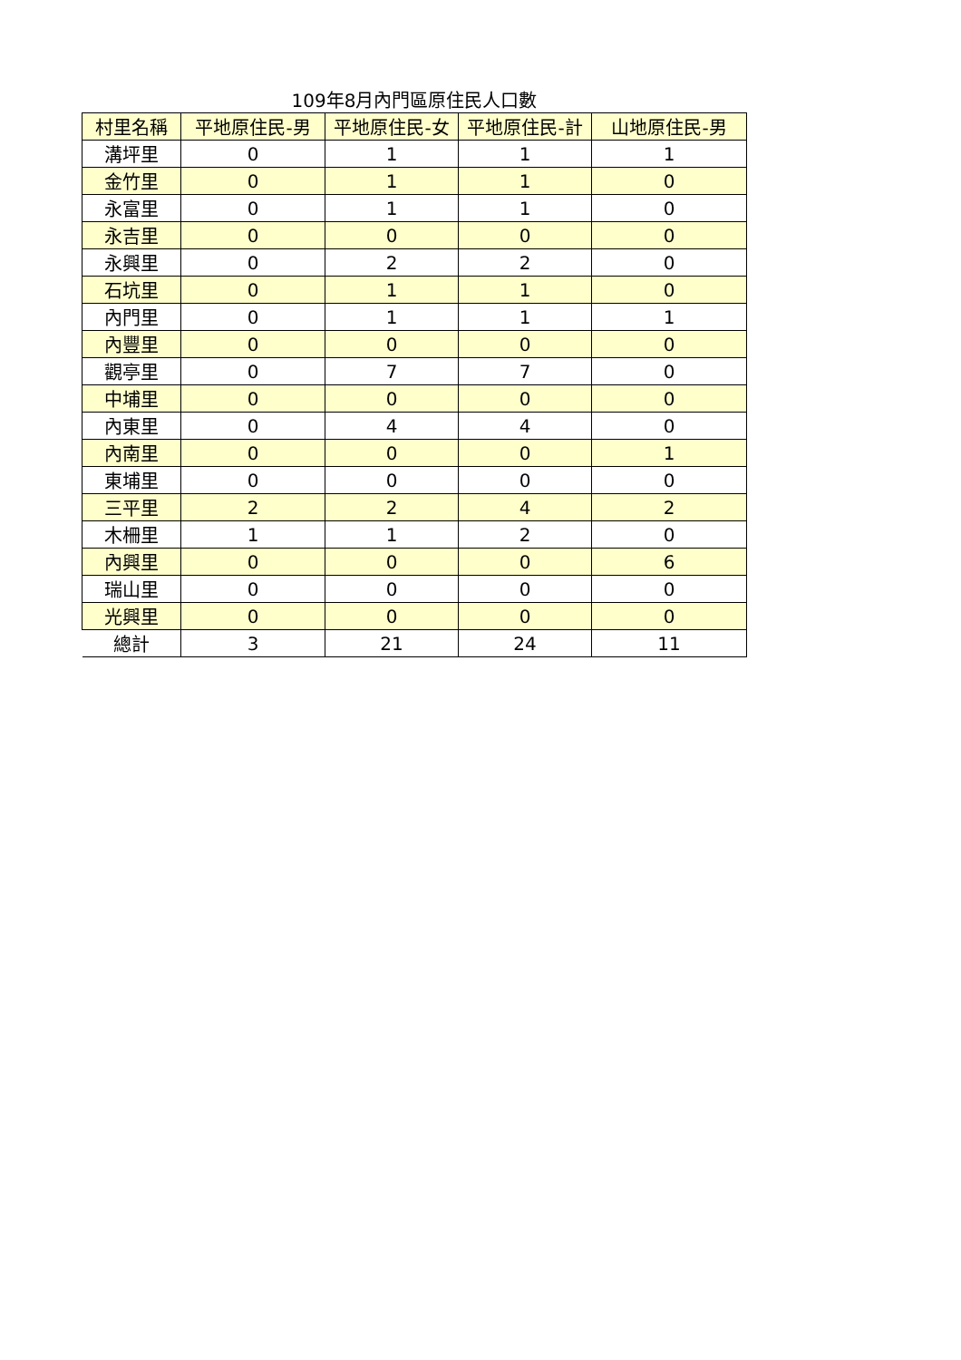109年8月內門區原住民人口數
| 村里名稱 | 平地原住民-男 | 平地原住民-女 | 平地原住民-計 | 山地原住民-男 |
| --- | --- | --- | --- | --- |
| 溝坪里 | 0 | 1 | 1 | 1 |
| 金竹里 | 0 | 1 | 1 | 0 |
| 永富里 | 0 | 1 | 1 | 0 |
| 永吉里 | 0 | 0 | 0 | 0 |
| 永興里 | 0 | 2 | 2 | 0 |
| 石坑里 | 0 | 1 | 1 | 0 |
| 內門里 | 0 | 1 | 1 | 1 |
| 內豐里 | 0 | 0 | 0 | 0 |
| 觀亭里 | 0 | 7 | 7 | 0 |
| 中埔里 | 0 | 0 | 0 | 0 |
| 內東里 | 0 | 4 | 4 | 0 |
| 內南里 | 0 | 0 | 0 | 1 |
| 東埔里 | 0 | 0 | 0 | 0 |
| 三平里 | 2 | 2 | 4 | 2 |
| 木柵里 | 1 | 1 | 2 | 0 |
| 內興里 | 0 | 0 | 0 | 6 |
| 瑞山里 | 0 | 0 | 0 | 0 |
| 光興里 | 0 | 0 | 0 | 0 |
| 總計 | 3 | 21 | 24 | 11 |